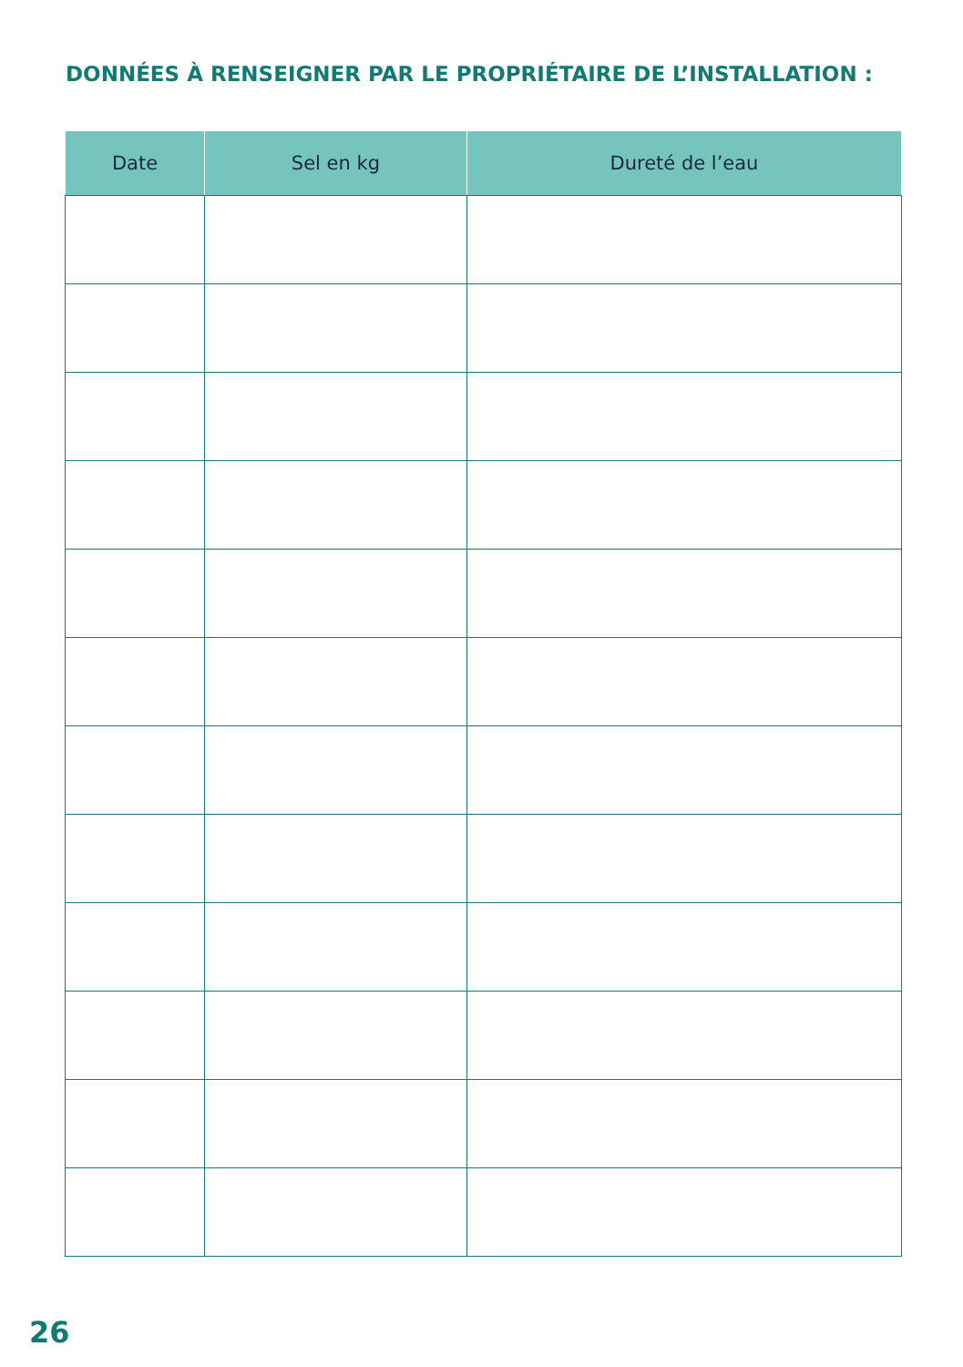DONNÉES À RENSEIGNER PAR LE PROPRIÉTAIRE DE L’INSTALLATION :
| Date | Sel en kg | Dureté de l’eau |
| --- | --- | --- |
26